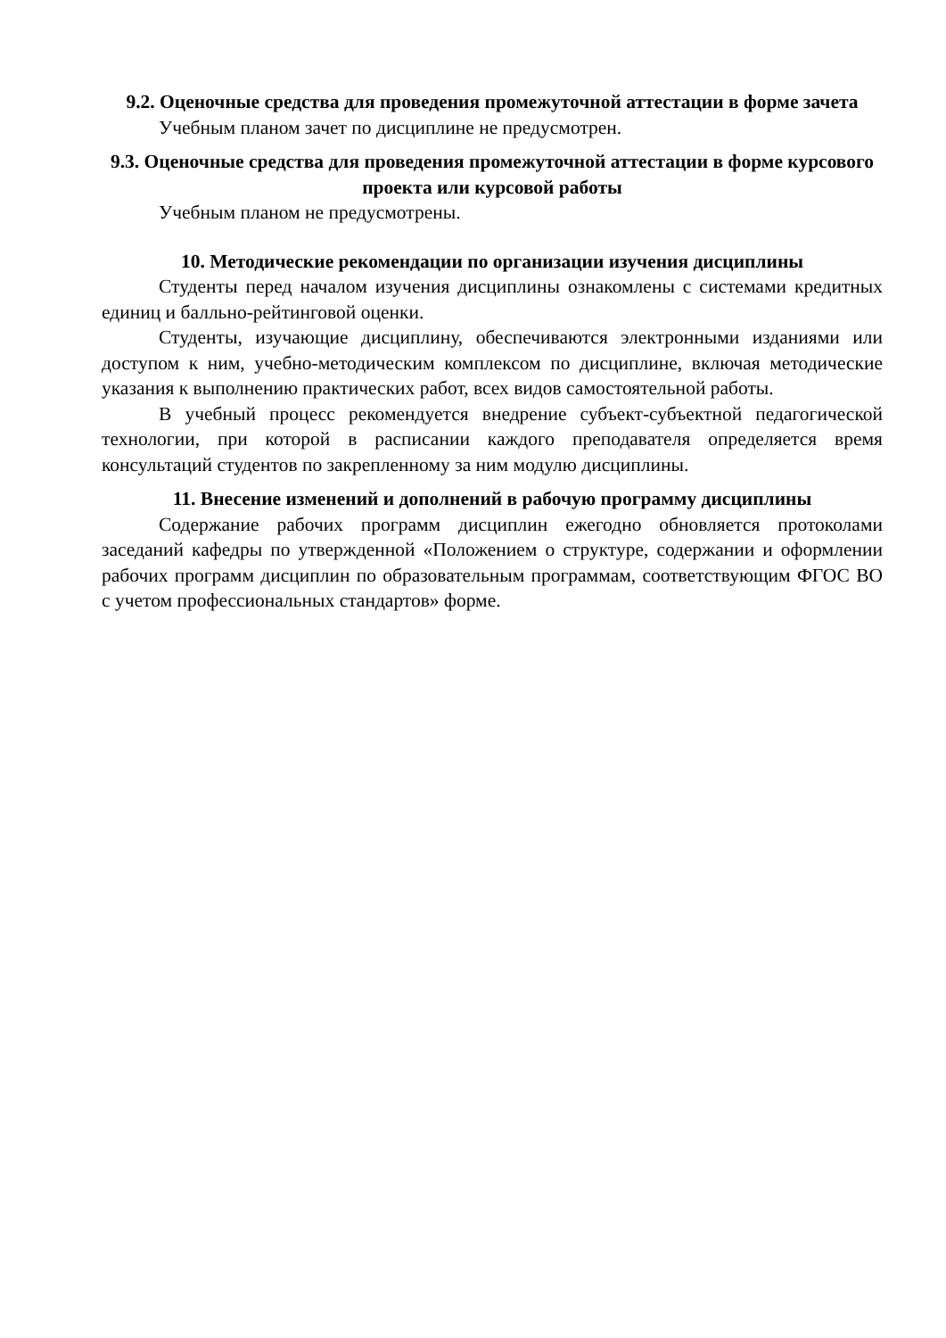9.2. Оценочные средства для проведения промежуточной аттестации в форме зачета
Учебным планом зачет по дисциплине не предусмотрен.
9.3. Оценочные средства для проведения промежуточной аттестации в форме курсового проекта или курсовой работы
Учебным планом не предусмотрены.
10. Методические рекомендации по организации изучения дисциплины
Студенты перед началом изучения дисциплины ознакомлены с системами кредитных единиц и балльно-рейтинговой оценки.
Студенты, изучающие дисциплину, обеспечиваются электронными изданиями или доступом к ним, учебно-методическим комплексом по дисциплине, включая методические указания к выполнению практических работ, всех видов самостоятельной работы.
В учебный процесс рекомендуется внедрение субъект-субъектной педагогической технологии, при которой в расписании каждого преподавателя определяется время консультаций студентов по закрепленному за ним модулю дисциплины.
11. Внесение изменений и дополнений в рабочую программу дисциплины
Содержание рабочих программ дисциплин ежегодно обновляется протоколами заседаний кафедры по утвержденной «Положением о структуре, содержании и оформлении рабочих программ дисциплин по образовательным программам, соответствующим ФГОС ВО с учетом профессиональных стандартов» форме.